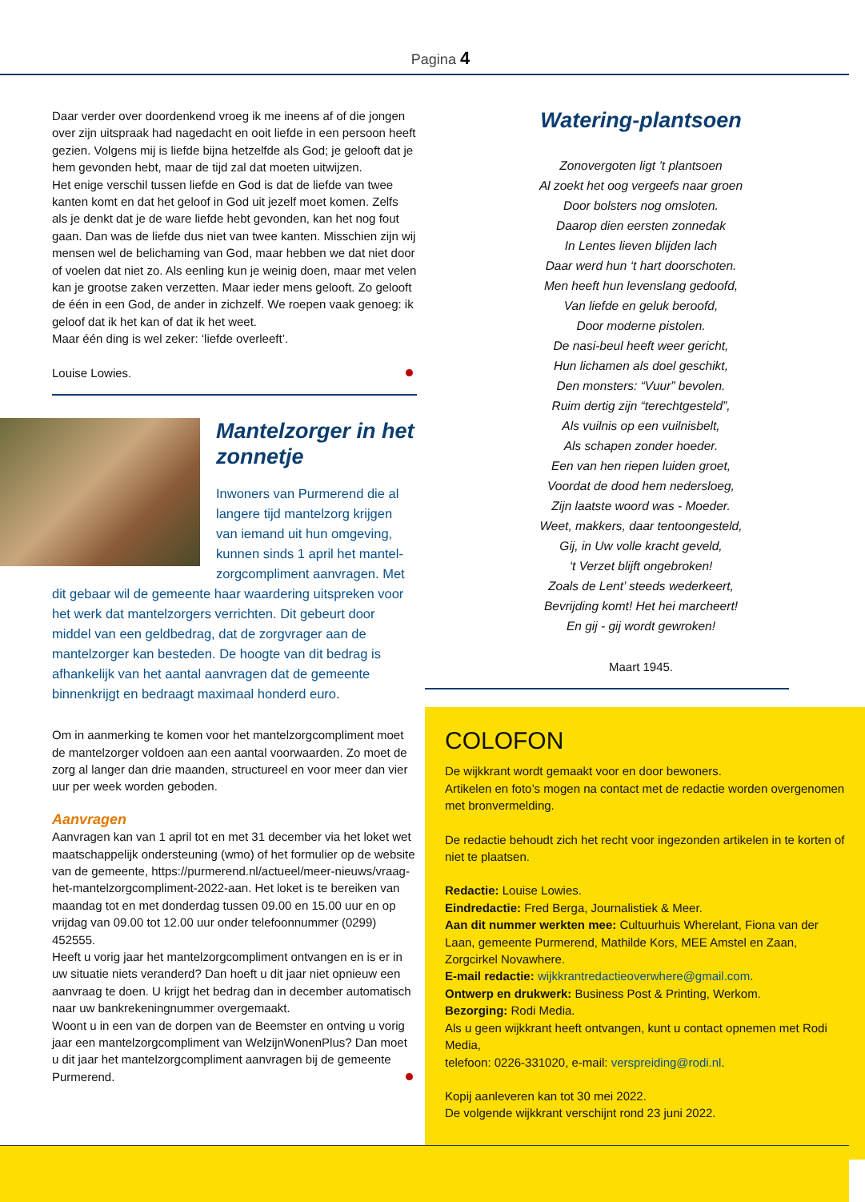Pagina 4
Daar verder over doordenkend vroeg ik me ineens af of die jongen over zijn uitspraak had nagedacht en ooit liefde in een persoon heeft gezien. Volgens mij is liefde bijna hetzelfde als God; je gelooft dat je hem gevonden hebt, maar de tijd zal dat moeten uitwijzen.
Het enige verschil tussen liefde en God is dat de liefde van twee kanten komt en dat het geloof in God uit jezelf moet komen. Zelfs als je denkt dat je de ware liefde hebt gevonden, kan het nog fout gaan. Dan was de liefde dus niet van twee kanten. Misschien zijn wij mensen wel de belichaming van God, maar hebben we dat niet door of voelen dat niet zo. Als eenling kun je weinig doen, maar met velen kan je grootse zaken verzetten. Maar ieder mens gelooft. Zo gelooft de één in een God, de ander in zichzelf. We roepen vaak genoeg: ik geloof dat ik het kan of dat ik het weet.
Maar één ding is wel zeker: ‘liefde overleeft’.
Louise Lowies.
Mantelzorger in het zonnetje
Inwoners van Purmerend die al langere tijd mantelzorg krijgen van iemand uit hun omgeving, kunnen sinds 1 april het mantel-zorgcompliment aanvragen. Met dit gebaar wil de gemeente haar waardering uitspreken voor het werk dat mantelzorgers verrichten. Dit gebeurt door middel van een geldbedrag, dat de zorgvrager aan de mantelzorger kan besteden. De hoogte van dit bedrag is afhankelijk van het aantal aanvragen dat de gemeente binnenkrijgt en bedraagt maximaal honderd euro.
Om in aanmerking te komen voor het mantelzorgcompliment moet de mantelzorger voldoen aan een aantal voorwaarden. Zo moet de zorg al langer dan drie maanden, structureel en voor meer dan vier uur per week worden geboden.
Aanvragen
Aanvragen kan van 1 april tot en met 31 december via het loket wet maatschappelijk ondersteuning (wmo) of het formulier op de website van de gemeente, https://purmerend.nl/actueel/meer-nieuws/vraag-het-mantelzorgcompliment-2022-aan. Het loket is te bereiken van maandag tot en met donderdag tussen 09.00 en 15.00 uur en op vrijdag van 09.00 tot 12.00 uur onder telefoonnummer (0299) 452555.
Heeft u vorig jaar het mantelzorgcompliment ontvangen en is er in uw situatie niets veranderd? Dan hoeft u dit jaar niet opnieuw een aanvraag te doen. U krijgt het bedrag dan in december automatisch naar uw bankrekeningnummer overgemaakt.
Woont u in een van de dorpen van de Beemster en ontving u vorig jaar een mantelzorgcompliment van WelzijnWonenPlus? Dan moet u dit jaar het mantelzorgcompliment aanvragen bij de gemeente Purmerend.
Watering-plantsoen
Zonovergoten ligt ’t plantsoen
Al zoekt het oog vergeefs naar groen
Door bolsters nog omsloten.
Daarop dien eersten zonnedak
In Lentes lieven blijden lach
Daar werd hun ‘t hart doorschoten.
Men heeft hun levenslang gedoofd,
Van liefde en geluk beroofd,
Door moderne pistolen.
De nasi-beul heeft weer gericht,
Hun lichamen als doel geschikt,
Den monsters: “Vuur” bevolen.
Ruim dertig zijn “terechtgesteld”,
Als vuilnis op een vuilnisbelt,
Als schapen zonder hoeder.
Een van hen riepen luiden groet,
Voordat de dood hem nedersloeg,
Zijn laatste woord was - Moeder.
Weet, makkers, daar tentoongesteld,
Gij, in Uw volle kracht geveld,
‘t Verzet blijft ongebroken!
Zoals de Lent’ steeds wederkeert,
Bevrijding komt! Het hei marcheert!
En gij - gij wordt gewroken!
Maart 1945.
COLOFON
De wijkkrant wordt gemaakt voor en door bewoners.
Artikelen en foto’s mogen na contact met de redactie worden overgenomen met bronvermelding.
De redactie behoudt zich het recht voor ingezonden artikelen in te korten of niet te plaatsen.
Redactie: Louise Lowies.
Eindredactie: Fred Berga, Journalistiek & Meer.
Aan dit nummer werkten mee: Cultuurhuis Wherelant, Fiona van der Laan, gemeente Purmerend, Mathilde Kors, MEE Amstel en Zaan, Zorgcirkel Novawhere.
E-mail redactie: wijkkrantredactieoverwhere@gmail.com.
Ontwerp en drukwerk: Business Post & Printing, Werkom.
Bezorging: Rodi Media.
Als u geen wijkkrant heeft ontvangen, kunt u contact opnemen met Rodi Media,
telefoon: 0226-331020, e-mail: verspreiding@rodi.nl.
Kopij aanleveren kan tot 30 mei 2022.
De volgende wijkkrant verschijnt rond 23 juni 2022.